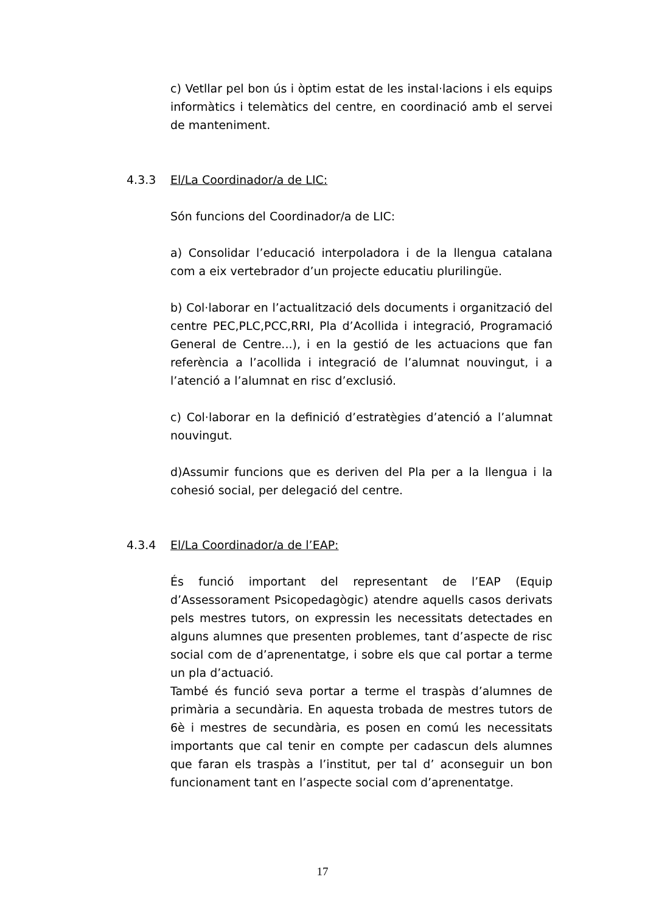c) Vetllar pel bon ús i òptim estat de les instal·lacions i els equips informàtics i telemàtics del centre, en coordinació amb el servei de manteniment.
4.3.3 El/La Coordinador/a de LIC:
Són funcions del Coordinador/a de LIC:
a) Consolidar l’educació interpoladora i de la llengua catalana com a eix vertebrador d’un projecte educatiu plurilingüe.
b) Col·laborar en l’actualització dels documents i organització del centre PEC,PLC,PCC,RRI, Pla d’Acollida i integració, Programació General de Centre...), i en la gestió de les actuacions que fan referència a l’acollida i integració de l’alumnat nouvingut, i a l’atenció a l’alumnat en risc d’exclusió.
c) Col·laborar en la definició d’estratègies d’atenció a l’alumnat nouvingut.
d)Assumir funcions que es deriven del Pla per a la llengua i la cohesió social, per delegació del centre.
4.3.4 El/La Coordinador/a de l’EAP:
És funció important del representant de l’EAP (Equip d’Assessorament Psicopedagògic) atendre aquells casos derivats pels mestres tutors, on expressin les necessitats detectades en alguns alumnes que presenten problemes, tant d’aspecte de risc social com de d’aprenentatge, i sobre els que cal portar a terme un pla d’actuació.
També és funció seva portar a terme el traspàs d’alumnes de primària a secundària. En aquesta trobada de mestres tutors de 6è i mestres de secundària, es posen en comú les necessitats importants que cal tenir en compte per cadascun dels alumnes que faran els traspàs a l’institut, per tal d’ aconseguir un bon funcionament tant en l’aspecte social com d’aprenentatge.
17